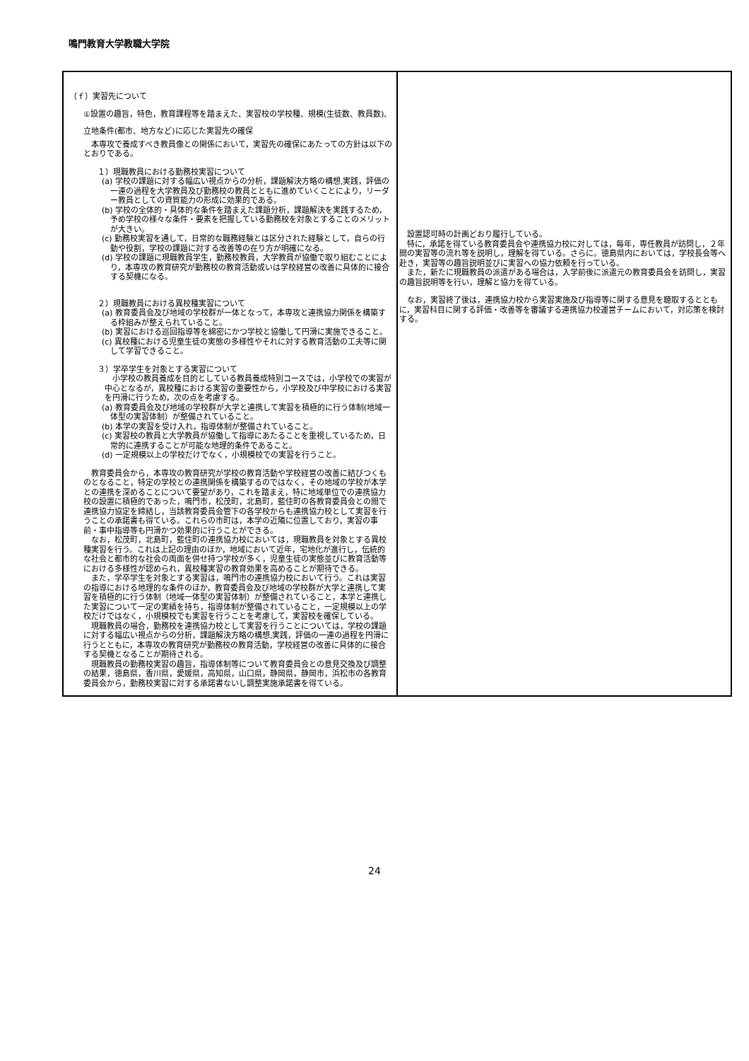鳴門教育大学教職大学院
| （ｆ）実習先について ①設置の趣旨，特色，教育課程等を踏まえた、実習校の学校種、規模(生徒数、教員数)、立地条件(都市、地方など)に応じた実習先の確保 本専攻で養成すべき教員像との関係において，実習先の確保にあたっての方針は以下のとおりである。 １）現職教員における勤務校実習について (a) 学校の課題に対する幅広い視点からの分析，課題解決方略の構想,実践，評価の一連の過程を大学教員及び勤務校の教員とともに進めていくことにより，リーダー教員としての資質能力の形成に効果的である。 (b) 学校の全体的・具体的な条件を踏まえた課題分析，課題解決を実践するため，予め学校の様々な条件・要素を把握している勤務校を対象とすることのメリットが大きい。 (c) 勤務校実習を通して，日常的な職務経験とは区分された経験として，自らの行動や役割，学校の課題に対する改善等の在り方が明確になる。 (d) 学校の課題に現職教員学生，勤務校教員，大学教員が協働で取り組むことにより，本専攻の教育研究が勤務校の教育活動或いは学校経営の改善に具体的に接合する契機になる。 ２）現職教員における異校種実習について (a) 教育委員会及び地域の学校群が一体となって，本専攻と連携協力関係を構築する枠組みが整えられていること。 (b) 実習における巡回指導等を綿密にかつ学校と協働して円滑に実施できること。 (c) 異校種における児童生徒の実態の多様性やそれに対する教育活動の工夫等に関して学習できること。 ３）学卒学生を対象とする実習について 小学校の教員養成を目的としている教員養成特別コースでは，小学校での実習が中心となるが，異校種における実習の重要性から，小学校及び中学校における実習を円滑に行うため，次の点を考慮する。 (a) 教育委員会及び地域の学校群が大学と連携して実習を積極的に行う体制(地域一体型の実習体制）が整備されていること。 (b) 本学の実習を受け入れ，指導体制が整備されていること。 (c) 実習校の教員と大学教員が協働して指導にあたることを重視しているため，日常的に連携することが可能な地理的条件であること。 (d) 一定規模以上の学校だけでなく，小規模校での実習を行うこと。 教育委員会から，本専攻の教育研究が学校の教育活動や学校経営の改善に結びつくものとなること，特定の学校との連携関係を構築するのではなく，その地域の学校が本学との連携を深めることについて要望があり，これを踏まえ，特に地域単位での連携協力校の設置に積極的であった，鳴門市，松茂町，北島町，藍住町の各教育委員会との間で連携協力協定を締結し，当該教育委員会管下の各学校からも連携協力校として実習を行うことの承諾書も得ている。これらの市町は，本学の近隣に位置しており，実習の事前・事中指導等も円滑かつ効果的に行うことができる。 なお，松茂町，北島町，藍住町の連携協力校においては，現職教員を対象とする異校種実習を行う。これは上記の理由のほか，地域において近年，宅地化が進行し，伝統的な社会と都市的な社会の両面を併せ持つ学校が多く，児童生徒の実態並びに教育活動等における多様性が認められ，異校種実習の教育効果を高めることが期待できる。 また，学卒学生を対象とする実習は，鳴門市の連携協力校において行う。これは実習の指導における地理的な条件のほか，教育委員会及び地域の学校群が大学と連携して実習を積極的に行う体制（地域一体型の実習体制）が整備されていること，本学と連携した実習について一定の実績を持ち，指導体制が整備されていること，一定規模以上の学校だけではなく，小規模校でも実習を行うことを考慮して，実習校を確保している。 現職教員の場合，勤務校を連携協力校として実習を行うことについては，学校の課題に対する幅広い視点からの分析，課題解決方略の構想,実践，評価の一連の過程を円滑に行うとともに，本専攻の教育研究が勤務校の教育活動，学校経営の改善に具体的に接合する契機となることが期待される。 現職教員の勤務校実習の趣旨，指導体制等について教育委員会との意見交換及び調整の結果，徳島県，香川県，愛媛県，高知県，山口県，静岡県，静岡市，浜松市の各教育委員会から，勤務校実習に対する承諾書ないし調整実施承諾書を得ている。 | 設置認可時の計画どおり履行している。 特に，承諾を得ている教育委員会や連携協力校に対しては，毎年，専任教員が訪問し，２年間の実習等の流れ等を説明し，理解を得ている。さらに。徳島県内においては，学校長会等へ赴き，実習等の趣旨説明並びに実習への協力依頼を行っている。 また，新たに現職教員の派遣がある場合は，入学前後に派遣元の教育委員会を訪問し，実習の趣旨説明等を行い，理解と協力を得ている。 なお，実習終了後は，連携協力校から実習実施及び指導等に関する意見を聴取するとともに，実習科目に関する評価・改善等を審議する連携協力校運営チームにおいて，対応策を検討する。 |
24